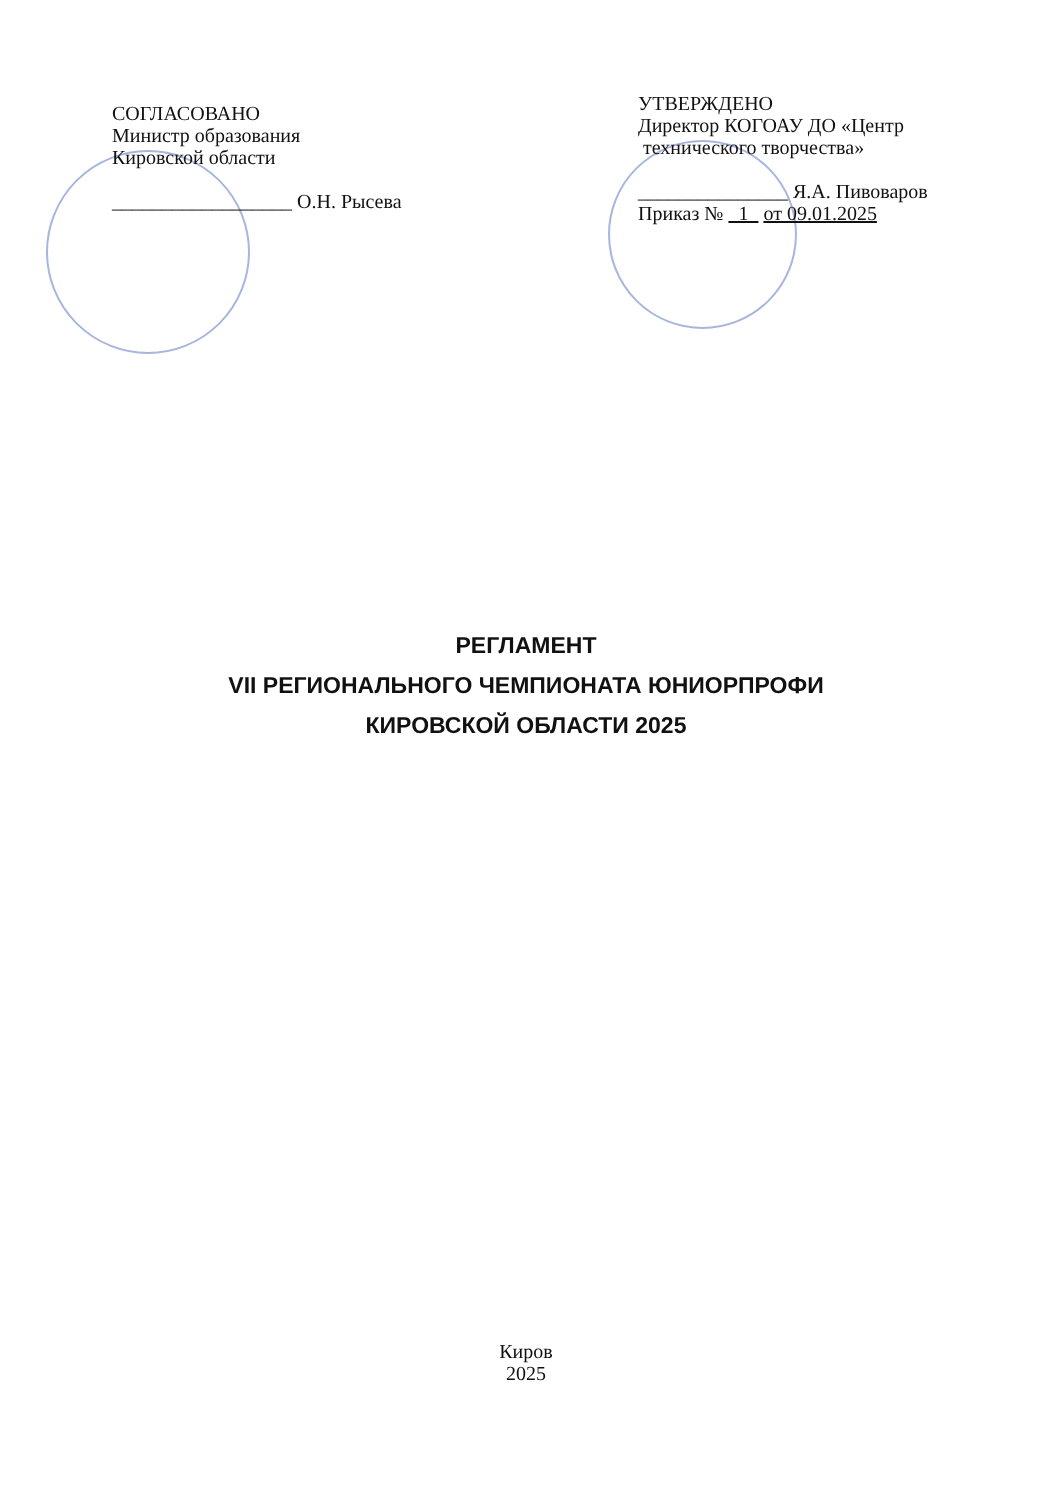СОГЛАСОВАНО
Министр образования
Кировской области
__________________ О.Н. Рысева
УТВЕРЖДЕНО
Директор КОГОАУ ДО «Центр
технического творчества»
_______________ Я.А. Пивоваров
Приказ № 1 от 09.01.2025
РЕГЛАМЕНТ
VII РЕГИОНАЛЬНОГО ЧЕМПИОНАТА ЮНИОРПРОФИ
КИРОВСКОЙ ОБЛАСТИ 2025
Киров
2025